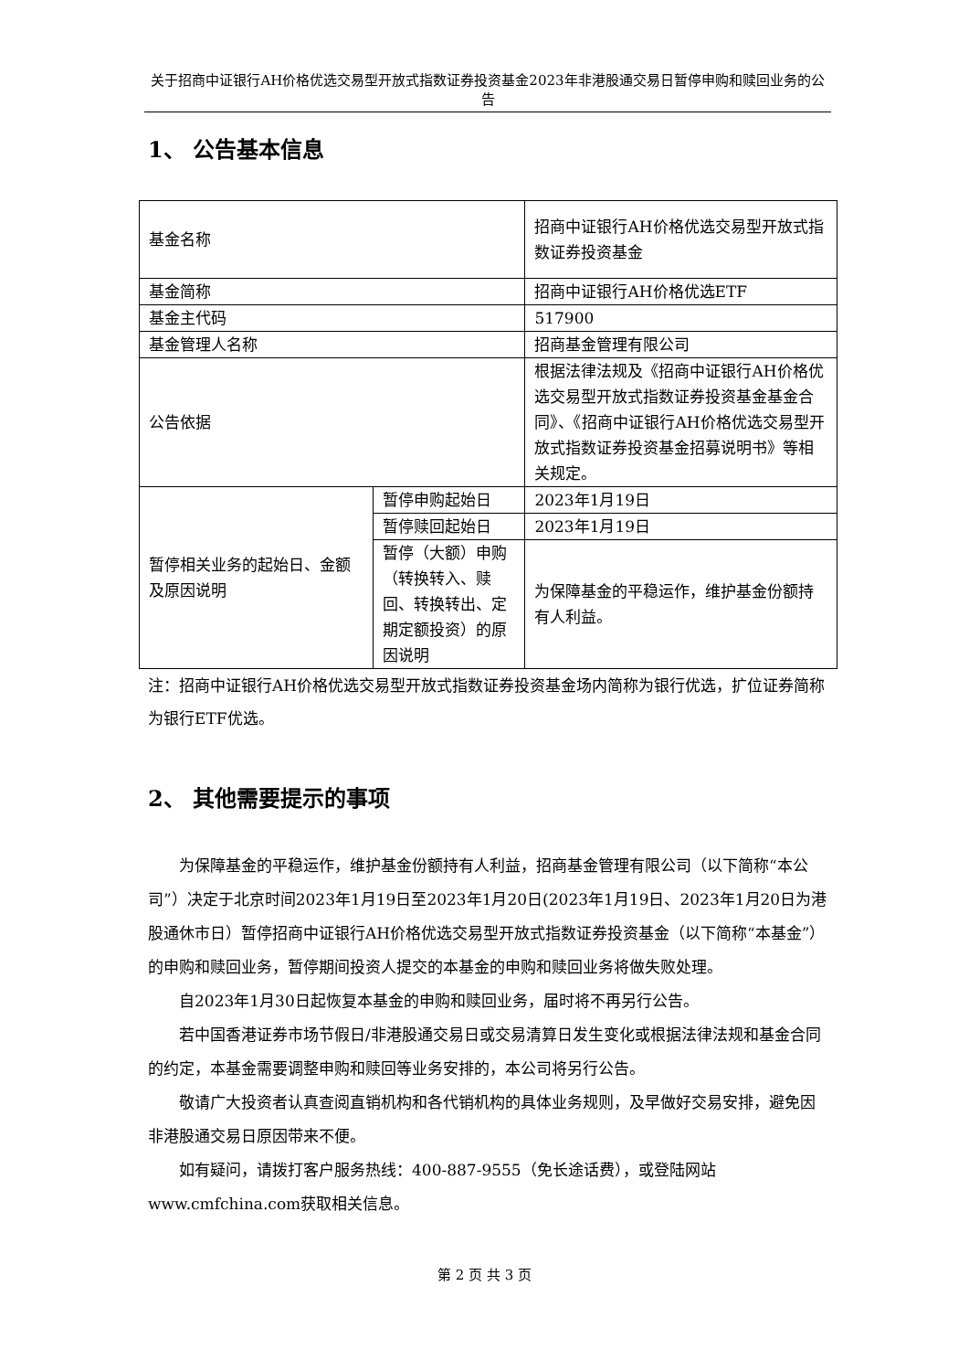关于招商中证银行AH价格优选交易型开放式指数证券投资基金2023年非港股通交易日暂停申购和赎回业务的公告
1、 公告基本信息
| 基金名称 | | 招商中证银行AH价格优选交易型开放式指数证券投资基金 |
| 基金简称 | | 招商中证银行AH价格优选ETF |
| 基金主代码 | | 517900 |
| 基金管理人名称 | | 招商基金管理有限公司 |
| 公告依据 | | 根据法律法规及《招商中证银行AH价格优选交易型开放式指数证券投资基金基金合同》、《招商中证银行AH价格优选交易型开放式指数证券投资基金招募说明书》等相关规定。 |
| 暂停相关业务的起始日、金额及原因说明 | 暂停申购起始日 | 2023年1月19日 |
| | 暂停赎回起始日 | 2023年1月19日 |
| | 暂停（大额）申购（转换转入、赎回、转换转出、定期定额投资）的原因说明 | 为保障基金的平稳运作，维护基金份额持有人利益。 |
注：招商中证银行AH价格优选交易型开放式指数证券投资基金场内简称为银行优选，扩位证券简称为银行ETF优选。
2、 其他需要提示的事项
为保障基金的平稳运作，维护基金份额持有人利益，招商基金管理有限公司（以下简称“本公司”）决定于北京时间2023年1月19日至2023年1月20日(2023年1月19日、2023年1月20日为港股通休市日）暂停招商中证银行AH价格优选交易型开放式指数证券投资基金（以下简称“本基金”）的申购和赎回业务，暂停期间投资人提交的本基金的申购和赎回业务将做失败处理。
自2023年1月30日起恢复本基金的申购和赎回业务，届时将不再另行公告。
若中国香港证券市场节假日/非港股通交易日或交易清算日发生变化或根据法律法规和基金合同的约定，本基金需要调整申购和赎回等业务安排的，本公司将另行公告。
敬请广大投资者认真查阅直销机构和各代销机构的具体业务规则，及早做好交易安排，避免因非港股通交易日原因带来不便。
如有疑问，请拨打客户服务热线：400-887-9555（免长途话费），或登陆网站www.cmfchina.com获取相关信息。
第 2 页 共 3 页